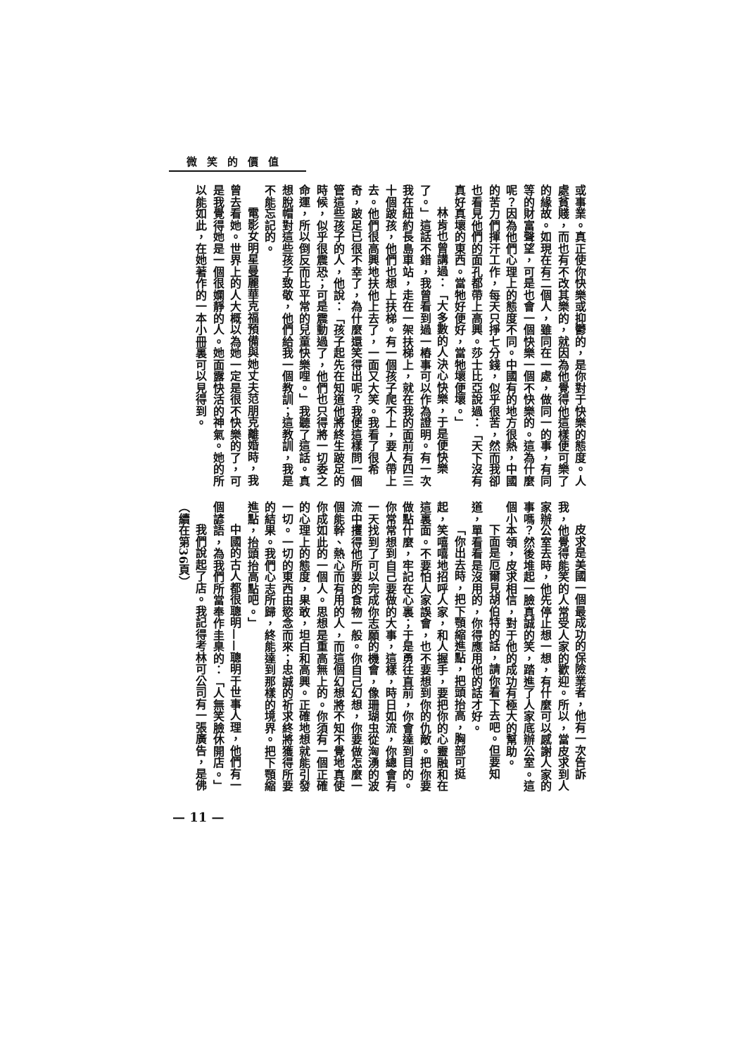微笑的價值
或事業。真正使你快樂或抑鬱的，是你對于快樂的態度。人處貧賤，而也有不改其樂的，就因為他覺得他這樣便可樂了的緣故。如現在有二個人，雖同在一處，做同一的事，有同等的財富聲望，可是也會一個快樂一個不快樂的。這為什麼呢？因為他們心理上的態度不同。中國有的地方很熱，中國的苦力們揮汗工作，每天只掙七分錢，似乎很苦，然而我卻也看見他們的面孔都帶上高興。莎士比亞說過：「天下沒有真好真壞的東西。當牠好便好，當牠壞便壞。」
林肯也曾講過：「大多數的人決心快樂，于是便快樂了。」這話不錯，我曾看到過一樁事可以作為證明。有一次我在紐約長島車站，走在一架扶梯上，就在我的面前有四三十個跛孩，他們也想上扶梯。有一個孩子爬不上，要人帶上去。他們很高興地扶他上去了，一面又大笑。我看了很希奇，跛足已很不幸了，為什麼還笑得出呢？我便這樣問一個管這些孩子的人，他說：「孩子起先在知道他將終生跛足的時候，似乎很震恐；可是震動過了，他們也只得將一切委之命運，所以倒反而比平常的兒童快樂哩。」我聽了這話。真想脫帽對這些孩子致敬，他們給我一個教訓；這教訓，我是不能忘記的。
電影女明星曼麗華克福預備與她丈夫范朋克離婚時，我曾去看她。世界上的人大概以為她一定是很不快樂的了，可是我覺得她是一個很嫻靜的人。她面露快活的神氣。她的所以能如此，在她著作的一本小冊裏可以見得到。
皮求是美國一個最成功的保險業者，他有一次告訴我，他覺得能笑的人常受人家的歡迎。所以，當皮求到人家辦公室去時，他先停止想一想，有什麼可以感謝人家的事嗎？然後堆起一臉真誠的笑，踏進了人家底辦公室。這個小本領，皮求相信，對于他的成功有極大的幫助。
下面是厄爾見胡伯特的話，請你看下去吧。但要知道，單看看是沒用的，你得應用他的話才好。
「你出去時，把下顎縮進點，把頭抬高，胸部可挺起，笑嘻嘻地招呼人家，和人握手，要把你的心靈融和在這裏面。不要怕人家誤會，也不要想到你的仇敵。把你要做點什麼，牢記在心裏；于是勇往直前，你會達到目的。你常常想到自己要做的大事，這樣，時日如流，你總會有一天找到了可以完成你志願的機會，像珊瑚虫從洶湧的波流中攫得他所要的食物一般。你自己幻想，你要做怎麼一個能幹、熱心而有用的人，而這個幻想將不知不覺地真使你成如此的一個人。思想是重高無上的。你須有一個正確的心理上的態度，果敢，坦白和高興。正確地想就能引發一切。一切的東西由慾念而來；忠誠的祈求終將獲得所要的結果。我們心志所歸，終能達到那樣的境界。把下顎縮進點，抬頭抬高點吧。」
中國的古人都很聰明——聰明于世事人理，他們有一個諺語，為我們所當奉作圭臬的：「人無笑臉休開店。」
我們說起了店。我記得考林可公司有一張廣告，是佛
（續在第36頁）
— 11 —